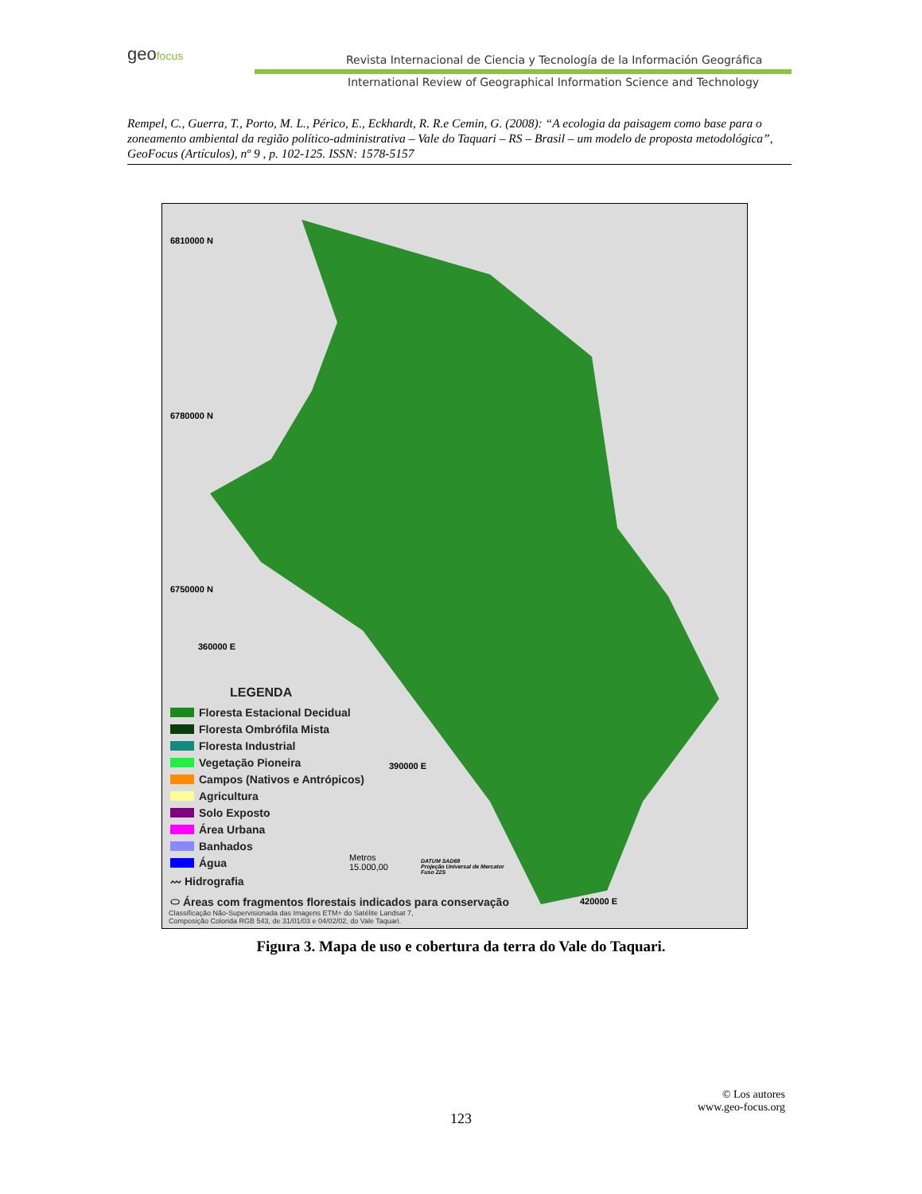geofocus
Revista Internacional de Ciencia y Tecnología de la Información Geográfica
International Review of Geographical Information Science and Technology
Rempel, C., Guerra, T., Porto, M. L., Périco, E., Eckhardt, R. R.e Cemin, G. (2008): “A ecologia da paisagem como base para o zoneamento ambiental da região político-administrativa – Vale do Taquari – RS – Brasil – um modelo de proposta metodológica”, GeoFocus (Artículos), nº 9 , p. 102-125. ISSN: 1578-5157
6810000 N
6780000 N
6750000 N
360000 E
390000 E
420000 E
LEGENDA
Floresta Estacional Decidual
Floresta Ombrófila Mista
Floresta Industrial
Vegetação Pioneira
Campos (Nativos e Antrópicos)
Agricultura
Solo Exposto
Área Urbana
Banhados
Água
〰 Hidrografia
⬭ Áreas com fragmentos florestais indicados para conservação
Metros
15.000,00
DATUM SAD69
Projeção Universal de Mercator
Fuso 22S
Classificação Não-Supervisionada das Imagens ETM+ do Satélite Landsat 7,
Composição Colorida RGB 543, de 31/01/03 e 04/02/02, do Vale Taquari.
Figura 3. Mapa de uso e cobertura da terra do Vale do Taquari.
© Los autores
www.geo-focus.org
123